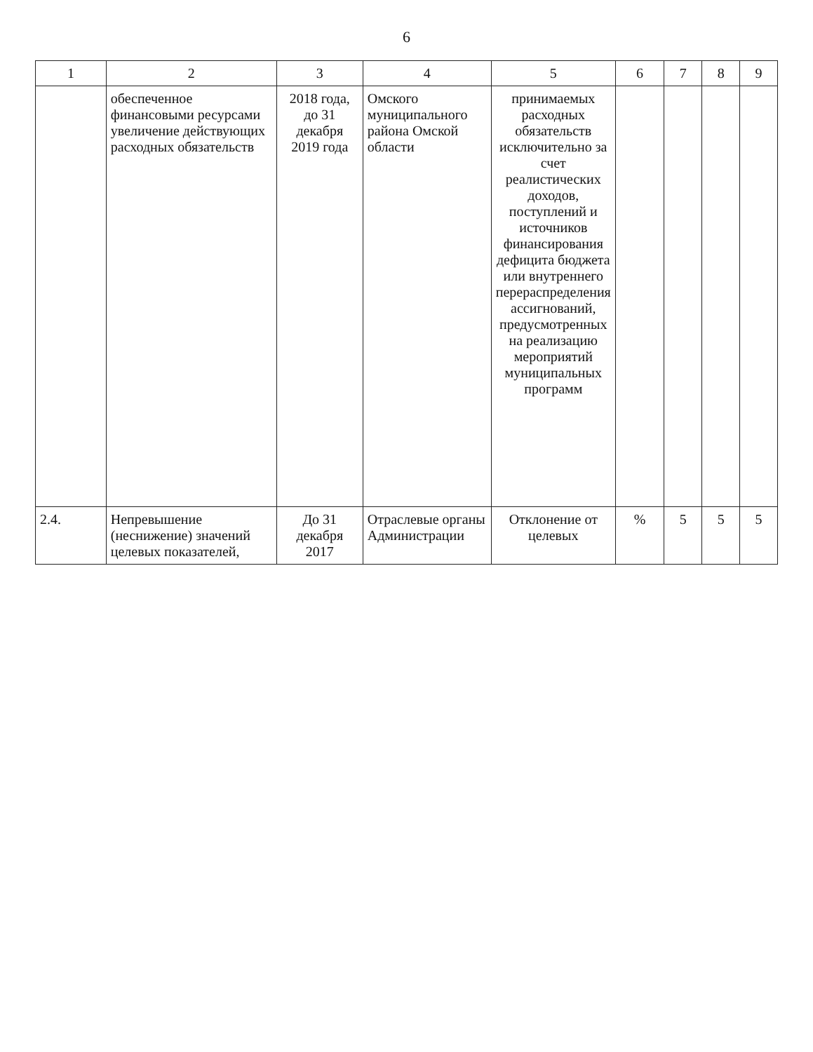6
| 1 | 2 | 3 | 4 | 5 | 6 | 7 | 8 | 9 |
| --- | --- | --- | --- | --- | --- | --- | --- | --- |
| | обеспеченное финансовыми ресурсами увеличение действующих расходных обязательств | 2018 года, до 31 декабря 2019 года | Омского муниципального района Омской области | принимаемых расходных обязательств исключительно за счет реалистических доходов, поступлений и источников финансирования дефицита бюджета или внутреннего перераспределения ассигнований, предусмотренных на реализацию мероприятий муниципальных программ | | | | |
| 2.4. | Непревышение (неснижение) значений целевых показателей, | До 31 декабря 2017 | Отраслевые органы Администрации | Отклонение от целевых | % | 5 | 5 | 5 |